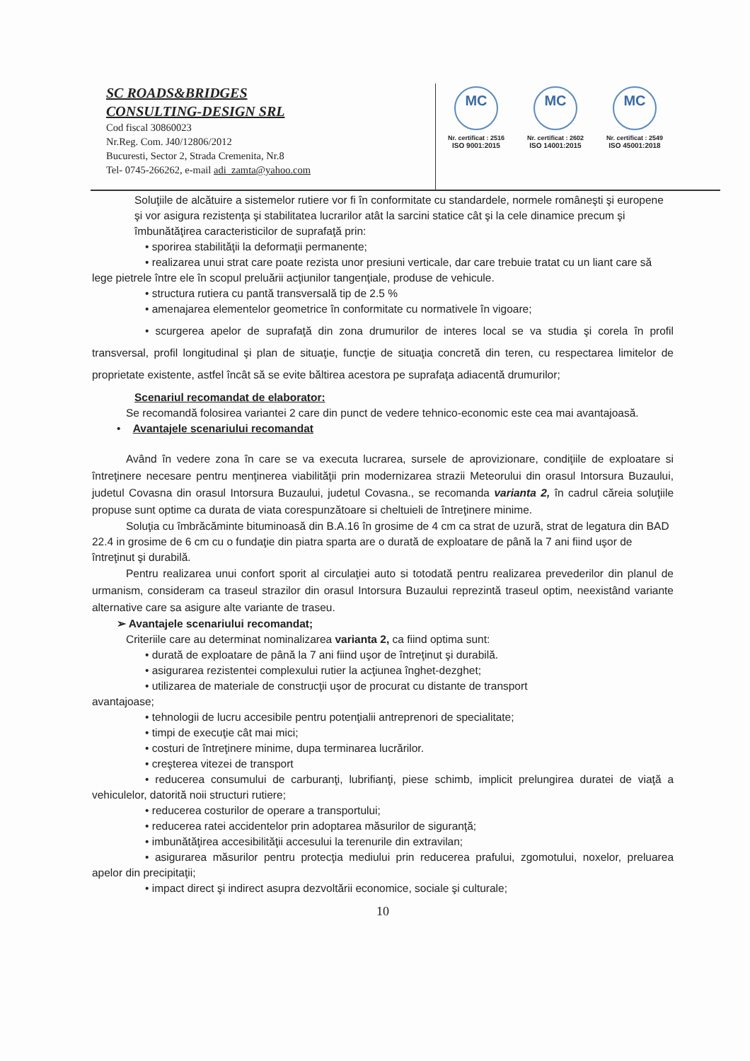SC ROADS&BRIDGES
CONSULTING-DESIGN SRL
Cod fiscal 30860023
Nr.Reg. Com. J40/12806/2012
Bucuresti, Sector 2, Strada Cremenita, Nr.8
Tel- 0745-266262, e-mail adi_zamta@yahoo.com
MC
Nr. certificat : 2516
ISO 9001:2015
MC
Nr. certificat : 2602
ISO 14001:2015
MC
Nr. certificat : 2549
ISO 45001:2018
Soluţiile de alcătuire a sistemelor rutiere vor fi în conformitate cu standardele, normele româneşti şi europene şi vor asigura rezistenţa şi stabilitatea lucrarilor atât la sarcini statice cât şi la cele dinamice precum şi îmbunătăţirea caracteristicilor de suprafaţă prin:
• sporirea stabilităţii la deformaţii permanente;
• realizarea unui strat care poate rezista unor presiuni verticale, dar care trebuie tratat cu un liant care să lege pietrele între ele în scopul preluării acţiunilor tangenţiale, produse de vehicule.
• structura rutiera cu pantă transversală tip de 2.5 %
• amenajarea elementelor geometrice în conformitate cu normativele în vigoare;
• scurgerea apelor de suprafaţă din zona drumurilor de interes local se va studia şi corela în profil transversal, profil longitudinal şi plan de situaţie, funcţie de situaţia concretă din teren, cu respectarea limitelor de proprietate existente, astfel încât să se evite băltirea acestora pe suprafaţa adiacentă drumurilor;
Scenariul recomandat de elaborator:
Se recomandă folosirea variantei 2 care din punct de vedere tehnico-economic este cea mai avantajoasă.
• Avantajele scenariului recomandat
Având în vedere zona în care se va executa lucrarea, sursele de aprovizionare, condiţiile de exploatare si întreţinere necesare pentru menţinerea viabilităţii prin modernizarea strazii Meteorului din orasul Intorsura Buzaului, judetul Covasna din orasul Intorsura Buzaului, judetul Covasna., se recomanda varianta 2, în cadrul căreia soluţiile propuse sunt optime ca durata de viata corespunzătoare si cheltuieli de întreţinere minime.
Soluţia cu îmbrăcăminte bituminoasă din B.A.16 în grosime de 4 cm ca strat de uzură, strat de legatura din BAD 22.4 in grosime de 6 cm cu o fundaţie din piatra sparta are o durată de exploatare de până la 7 ani fiind uşor de întreţinut şi durabilă.
Pentru realizarea unui confort sporit al circulaţiei auto si totodată pentru realizarea prevederilor din planul de urmanism, consideram ca traseul strazilor din orasul Intorsura Buzaului reprezintă traseul optim, neexistând variante alternative care sa asigure alte variante de traseu.
➢ Avantajele scenariului recomandat;
Criteriile care au determinat nominalizarea varianta 2, ca fiind optima sunt:
• durată de exploatare de până la 7 ani fiind uşor de întreţinut şi durabilă.
• asigurarea rezistentei complexului rutier la acţiunea înghet-dezghet;
• utilizarea de materiale de construcţii uşor de procurat cu distante de transport
avantajoase;
• tehnologii de lucru accesibile pentru potenţialii antreprenori de specialitate;
• timpi de execuţie cât mai mici;
• costuri de întreţinere minime, dupa terminarea lucrărilor.
• creşterea vitezei de transport
• reducerea consumului de carburanţi, lubrifianţi, piese schimb, implicit prelungirea duratei de viaţă a vehiculelor, datorită noii structuri rutiere;
• reducerea costurilor de operare a transportului;
• reducerea ratei accidentelor prin adoptarea măsurilor de siguranţă;
• imbunătăţirea accesibilităţii accesului la terenurile din extravilan;
• asigurarea măsurilor pentru protecţia mediului prin reducerea prafului, zgomotului, noxelor, preluarea apelor din precipitaţii;
• impact direct şi indirect asupra dezvoltării economice, sociale şi culturale;
10